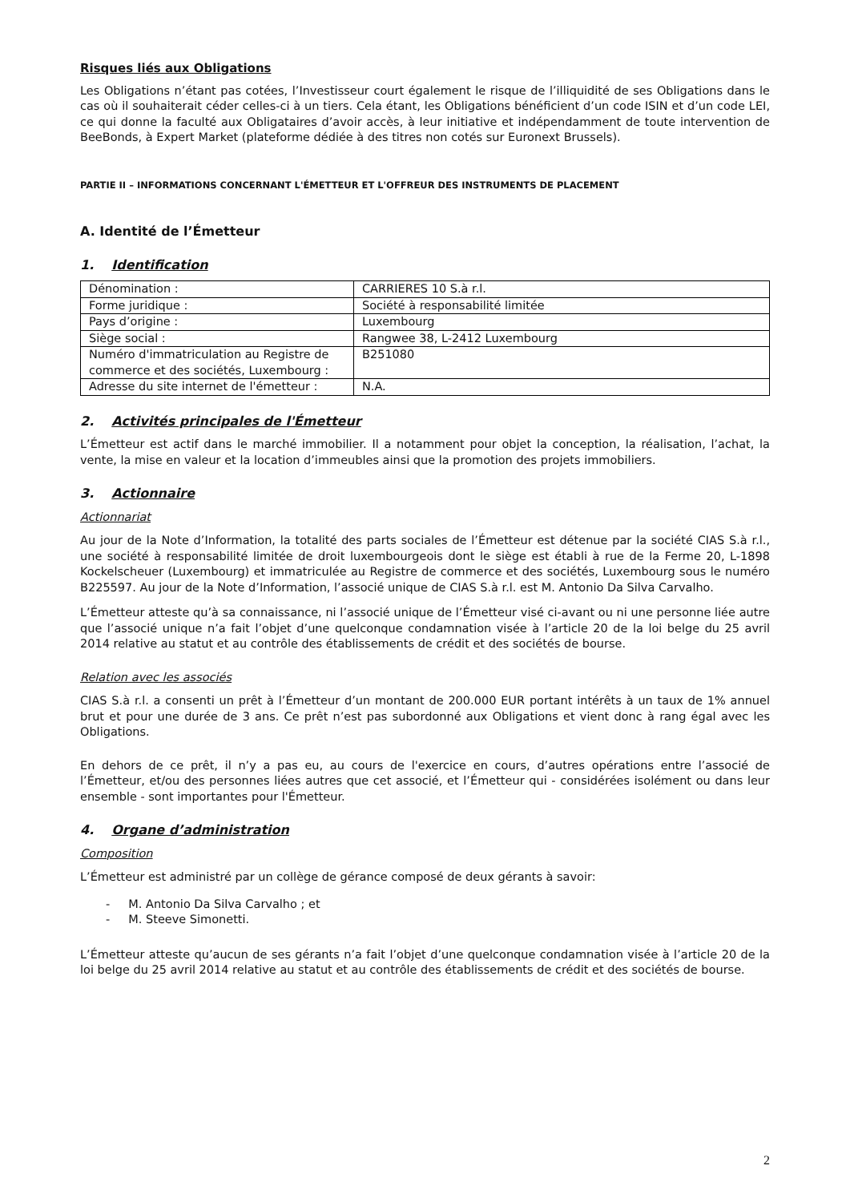Risques liés aux Obligations
Les Obligations n’étant pas cotées, l’Investisseur court également le risque de l’illiquidité de ses Obligations dans le cas où il souhaiterait céder celles-ci à un tiers. Cela étant, les Obligations bénéficient d’un code ISIN et d’un code LEI, ce qui donne la faculté aux Obligataires d’avoir accès, à leur initiative et indépendamment de toute intervention de BeeBonds, à Expert Market (plateforme dédiée à des titres non cotés sur Euronext Brussels).
PARTIE II – INFORMATIONS CONCERNANT L'ÉMETTEUR ET L'OFFREUR DES INSTRUMENTS DE PLACEMENT
A. Identité de l’Émetteur
1. Identification
| Dénomination : | CARRIERES 10 S.à r.l. |
| Forme juridique : | Société à responsabilité limitée |
| Pays d’origine : | Luxembourg |
| Siège social : | Rangwee 38, L-2412 Luxembourg |
| Numéro d'immatriculation au Registre de commerce et des sociétés, Luxembourg : | B251080 |
| Adresse du site internet de l'émetteur : | N.A. |
2. Activités principales de l'Émetteur
L’Émetteur est actif dans le marché immobilier. Il a notamment pour objet la conception, la réalisation, l’achat, la vente, la mise en valeur et la location d’immeubles ainsi que la promotion des projets immobiliers.
3. Actionnaire
Actionnariat
Au jour de la Note d’Information, la totalité des parts sociales de l’Émetteur est détenue par la société CIAS S.à r.l., une société à responsabilité limitée de droit luxembourgeois dont le siège est établi à rue de la Ferme 20, L-1898 Kockelscheuer (Luxembourg) et immatriculée au Registre de commerce et des sociétés, Luxembourg sous le numéro B225597. Au jour de la Note d’Information, l’associé unique de CIAS S.à r.l. est M. Antonio Da Silva Carvalho.
L’Émetteur atteste qu’à sa connaissance, ni l’associé unique de l’Émetteur visé ci-avant ou ni une personne liée autre que l’associé unique n’a fait l’objet d’une quelconque condamnation visée à l’article 20 de la loi belge du 25 avril 2014 relative au statut et au contrôle des établissements de crédit et des sociétés de bourse.
Relation avec les associés
CIAS S.à r.l. a consenti un prêt à l’Émetteur d’un montant de 200.000 EUR portant intérêts à un taux de 1% annuel brut et pour une durée de 3 ans. Ce prêt n’est pas subordonné aux Obligations et vient donc à rang égal avec les Obligations.
En dehors de ce prêt, il n’y a pas eu, au cours de l'exercice en cours, d’autres opérations entre l’associé de l’Émetteur, et/ou des personnes liées autres que cet associé, et l’Émetteur qui - considérées isolément ou dans leur ensemble - sont importantes pour l'Émetteur.
4. Organe d’administration
Composition
L’Émetteur est administré par un collège de gérance composé de deux gérants à savoir:
- M. Antonio Da Silva Carvalho ; et
- M. Steeve Simonetti.
L’Émetteur atteste qu’aucun de ses gérants n’a fait l’objet d’une quelconque condamnation visée à l’article 20 de la loi belge du 25 avril 2014 relative au statut et au contrôle des établissements de crédit et des sociétés de bourse.
2